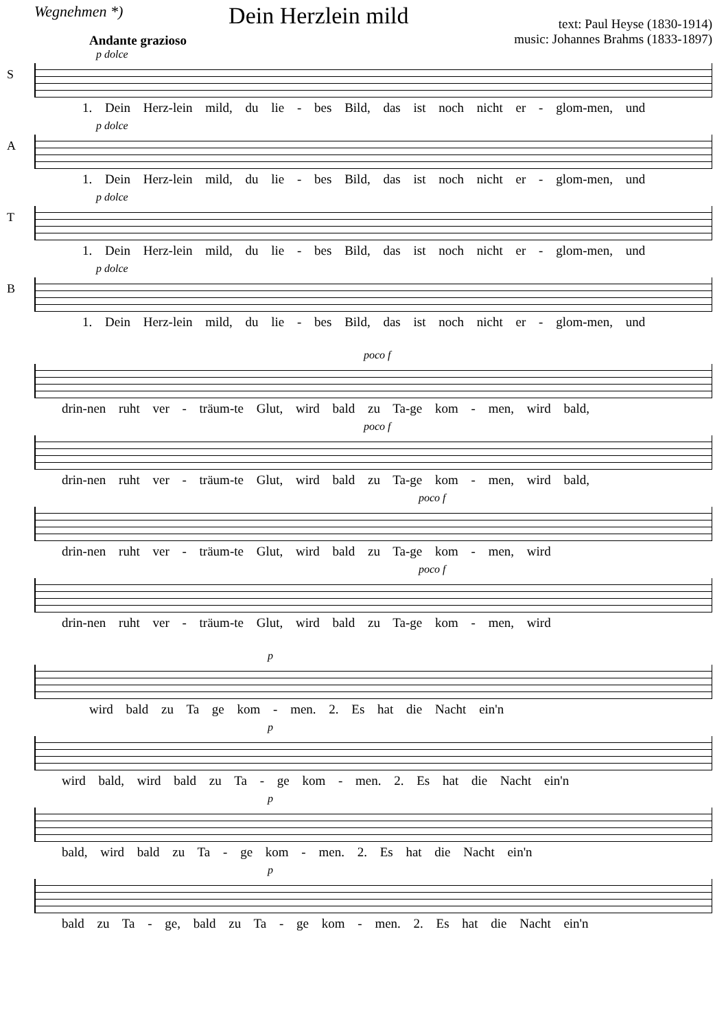Wegnehmen *)
Dein Herzlein mild
text: Paul Heyse (1830-1914)
music: Johannes Brahms (1833-1897)
Andante grazioso
S
p dolce
1. Dein Herz-lein mild, du lie - bes Bild, das ist noch nicht er - glom-men, und
A
p dolce
1. Dein Herz-lein mild, du lie - bes Bild, das ist noch nicht er - glom-men, und
T
p dolce
1. Dein Herz-lein mild, du lie - bes Bild, das ist noch nicht er - glom-men, und
B
p dolce
1. Dein Herz-lein mild, du lie - bes Bild, das ist noch nicht er - glom-men, und
poco f
drin-nen ruht ver - träum-te Glut, wird bald zu Ta-ge kom - men, wird bald,
poco f
drin-nen ruht ver - träum-te Glut, wird bald zu Ta-ge kom - men, wird bald,
poco f
drin-nen ruht ver - träum-te Glut, wird bald zu Ta-ge kom - men, wird
poco f
drin-nen ruht ver - träum-te Glut, wird bald zu Ta-ge kom - men, wird
p
wird bald zu Ta ge kom - men. 2. Es hat die Nacht ein'n
p
wird bald, wird bald zu Ta - ge kom - men. 2. Es hat die Nacht ein'n
p
bald, wird bald zu Ta - ge kom - men. 2. Es hat die Nacht ein'n
p
bald zu Ta - ge, bald zu Ta - ge kom - men. 2. Es hat die Nacht ein'n